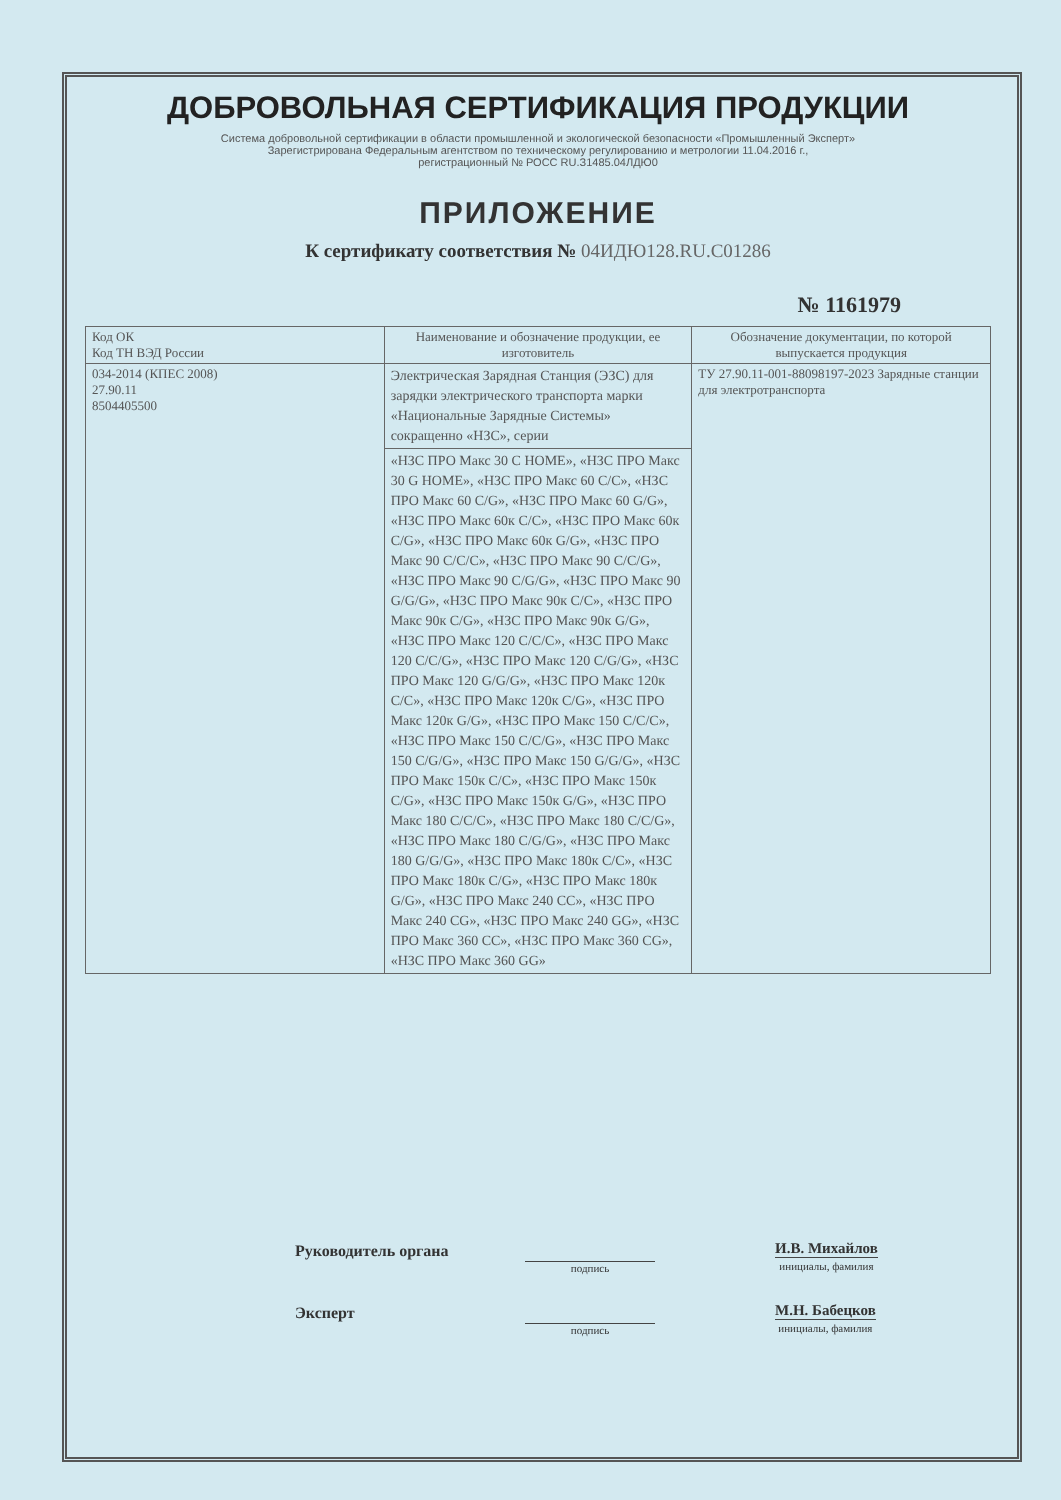ДОБРОВОЛЬНАЯ СЕРТИФИКАЦИЯ ПРОДУКЦИИ
Система добровольной сертификации в области промышленной и экологической безопасности «Промышленный Эксперт»
Зарегистрирована Федеральным агентством по техническому регулированию и метрологии 11.04.2016 г.,
регистрационный № РОСС RU.З1485.04ЛДЮ0
ПРИЛОЖЕНИЕ
К сертификату соответствия № 04ИДЮ128.RU.C01286
№ 1161979
| Код ОК Код ТН ВЭД России | Наименование и обозначение продукции, ее изготовитель | Обозначение документации, по которой выпускается продукция |
| --- | --- | --- |
| 034-2014 (КПЕС 2008) 27.90.11 8504405500 | Электрическая Зарядная Станция (ЭЗС) для зарядки электрического транспорта марки «Национальные Зарядные Системы» сокращенно «НЗС», серии | ТУ 27.90.11-001-88098197-2023 Зарядные станции для электротранспорта |
| | «НЗС ПРО Макс 30 С HOME», «НЗС ПРО Макс 30 G HOME», «НЗС ПРО Макс 60 C/C», «НЗС ПРО Макс 60 C/G», «НЗС ПРО Макс 60 G/G», «НЗС ПРО Макс 60к C/C», «НЗС ПРО Макс 60к C/G», «НЗС ПРО Макс 60к G/G», «НЗС ПРО Макс 90 C/C/C», «НЗС ПРО Макс 90 C/C/G», «НЗС ПРО Макс 90 C/G/G», «НЗС ПРО Макс 90 G/G/G», «НЗС ПРО Макс 90к C/C», «НЗС ПРО Макс 90к C/G», «НЗС ПРО Макс 90к G/G», «НЗС ПРО Макс 120 C/C/C», «НЗС ПРО Макс 120 C/C/G», «НЗС ПРО Макс 120 C/G/G», «НЗС ПРО Макс 120 G/G/G», «НЗС ПРО Макс 120к C/C», «НЗС ПРО Макс 120к C/G», «НЗС ПРО Макс 120к G/G», «НЗС ПРО Макс 150 C/C/C», «НЗС ПРО Макс 150 C/C/G», «НЗС ПРО Макс 150 C/G/G», «НЗС ПРО Макс 150 G/G/G», «НЗС ПРО Макс 150к C/C», «НЗС ПРО Макс 150к C/G», «НЗС ПРО Макс 150к G/G», «НЗС ПРО Макс 180 C/C/C», «НЗС ПРО Макс 180 C/C/G», «НЗС ПРО Макс 180 C/G/G», «НЗС ПРО Макс 180 G/G/G», «НЗС ПРО Макс 180к C/C», «НЗС ПРО Макс 180к C/G», «НЗС ПРО Макс 180к G/G», «НЗС ПРО Макс 240 CC», «НЗС ПРО Макс 240 CG», «НЗС ПРО Макс 240 GG», «НЗС ПРО Макс 360 CC», «НЗС ПРО Макс 360 CG», «НЗС ПРО Макс 360 GG» | |
Руководитель органа
подпись
И.В. Михайлов
инициалы, фамилия
Эксперт
подпись
М.Н. Бабецков
инициалы, фамилия